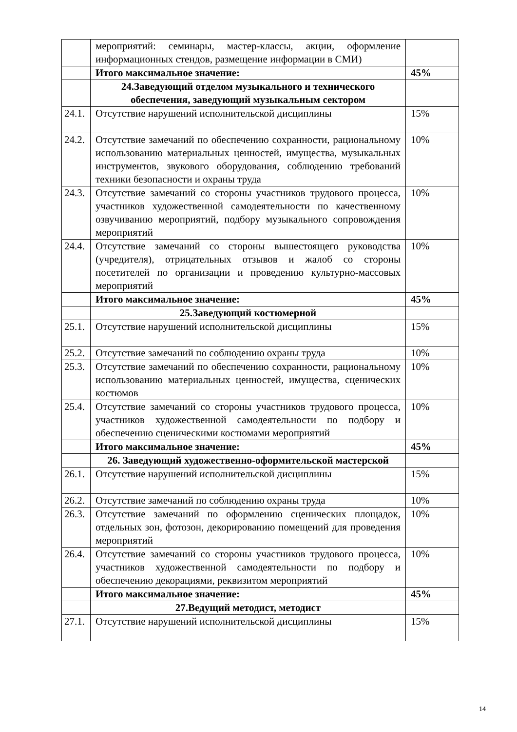| | мероприятий: семинары, мастер-классы, акции, оформление информационных стендов, размещение информации в СМИ) | |
| | Итого максимальное значение: | 45% |
| | 24.Заведующий отделом музыкального и технического обеспечения, заведующий музыкальным сектором | |
| 24.1. | Отсутствие нарушений исполнительской дисциплины | 15% |
| 24.2. | Отсутствие замечаний по обеспечению сохранности, рациональному использованию материальных ценностей, имущества, музыкальных инструментов, звукового оборудования, соблюдению требований техники безопасности и охраны труда | 10% |
| 24.3. | Отсутствие замечаний со стороны участников трудового процесса, участников художественной самодеятельности по качественному озвучиванию мероприятий, подбору музыкального сопровождения мероприятий | 10% |
| 24.4. | Отсутствие замечаний со стороны вышестоящего руководства (учредителя), отрицательных отзывов и жалоб со стороны посетителей по организации и проведению культурно-массовых мероприятий | 10% |
| | Итого максимальное значение: | 45% |
| | 25.Заведующий костюмерной | |
| 25.1. | Отсутствие нарушений исполнительской дисциплины | 15% |
| 25.2. | Отсутствие замечаний по соблюдению охраны труда | 10% |
| 25.3. | Отсутствие замечаний по обеспечению сохранности, рациональному использованию материальных ценностей, имущества, сценических костюмов | 10% |
| 25.4. | Отсутствие замечаний со стороны участников трудового процесса, участников художественной самодеятельности по подбору и обеспечению сценическими костюмами мероприятий | 10% |
| | Итого максимальное значение: | 45% |
| | 26. Заведующий художественно-оформительской мастерской | |
| 26.1. | Отсутствие нарушений исполнительской дисциплины | 15% |
| 26.2. | Отсутствие замечаний по соблюдению охраны труда | 10% |
| 26.3. | Отсутствие замечаний по оформлению сценических площадок, отдельных зон, фотозон, декорированию помещений для проведения мероприятий | 10% |
| 26.4. | Отсутствие замечаний со стороны участников трудового процесса, участников художественной самодеятельности по подбору и обеспечению декорациями, реквизитом мероприятий | 10% |
| | Итого максимальное значение: | 45% |
| | 27.Ведущий методист, методист | |
| 27.1. | Отсутствие нарушений исполнительской дисциплины | 15% |
14